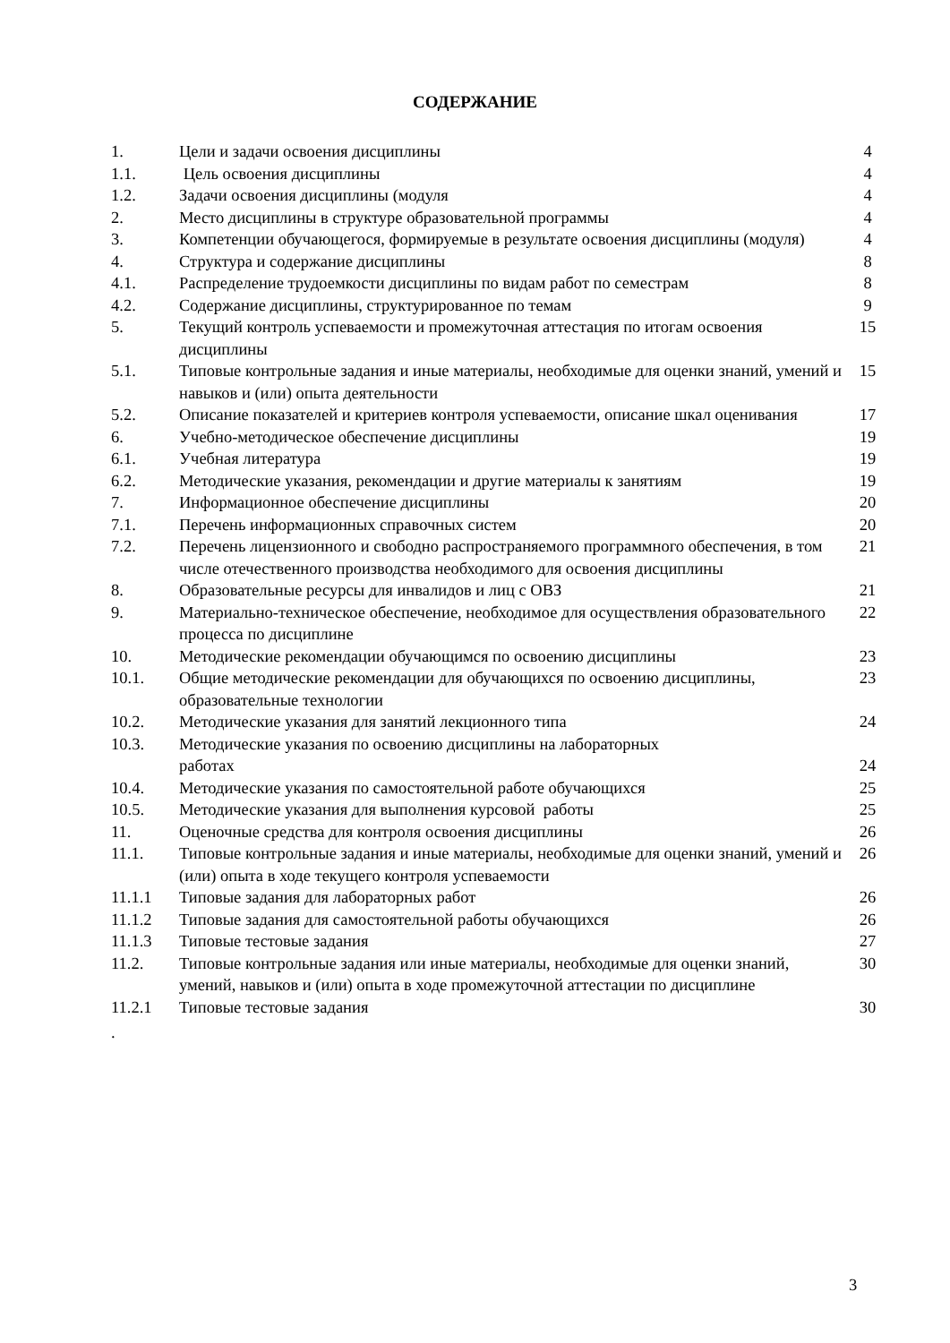СОДЕРЖАНИЕ
| 1. | Цели и задачи освоения дисциплины | 4 |
| 1.1. | Цель освоения дисциплины | 4 |
| 1.2. | Задачи освоения дисциплины (модуля | 4 |
| 2. | Место дисциплины в структуре образовательной программы | 4 |
| 3. | Компетенции обучающегося, формируемые в результате освоения дисциплины (модуля) | 4 |
| 4. | Структура и содержание дисциплины | 8 |
| 4.1. | Распределение трудоемкости дисциплины по видам работ по семестрам | 8 |
| 4.2. | Содержание дисциплины, структурированное по темам | 9 |
| 5. | Текущий контроль успеваемости и промежуточная аттестация по итогам освоения дисциплины | 15 |
| 5.1. | Типовые контрольные задания и иные материалы, необходимые для оценки знаний, умений и навыков и (или) опыта деятельности | 15 |
| 5.2. | Описание показателей и критериев контроля успеваемости, описание шкал оценивания | 17 |
| 6. | Учебно-методическое обеспечение дисциплины | 19 |
| 6.1. | Учебная литература | 19 |
| 6.2. | Методические указания, рекомендации и другие материалы к занятиям | 19 |
| 7. | Информационное обеспечение дисциплины | 20 |
| 7.1. | Перечень информационных справочных систем | 20 |
| 7.2. | Перечень лицензионного и свободно распространяемого программного обеспечения, в том числе отечественного производства необходимого для освоения дисциплины | 21 |
| 8. | Образовательные ресурсы для инвалидов и лиц с ОВЗ | 21 |
| 9. | Материально-техническое обеспечение, необходимое для осуществления образовательного процесса по дисциплине | 22 |
| 10. | Методические рекомендации обучающимся по освоению дисциплины | 23 |
| 10.1. | Общие методические рекомендации для обучающихся по освоению дисциплины, образовательные технологии | 23 |
| 10.2. | Методические указания для занятий лекционного типа | 24 |
| 10.3. | Методические указания по освоению дисциплины на лабораторных работах | 24 |
| 10.4. | Методические указания по самостоятельной работе обучающихся | 25 |
| 10.5. | Методические указания для выполнения курсовой работы | 25 |
| 11. | Оценочные средства для контроля освоения дисциплины | 26 |
| 11.1. | Типовые контрольные задания и иные материалы, необходимые для оценки знаний, умений и (или) опыта в ходе текущего контроля успеваемости | 26 |
| 11.1.1 | Типовые задания для лабораторных работ | 26 |
| 11.1.2 | Типовые задания для самостоятельной работы обучающихся | 26 |
| 11.1.3 | Типовые тестовые задания | 27 |
| 11.2. | Типовые контрольные задания или иные материалы, необходимые для оценки знаний, умений, навыков и (или) опыта в ходе промежуточной аттестации по дисциплине | 30 |
| 11.2.1 | Типовые тестовые задания | 30 |
.
3